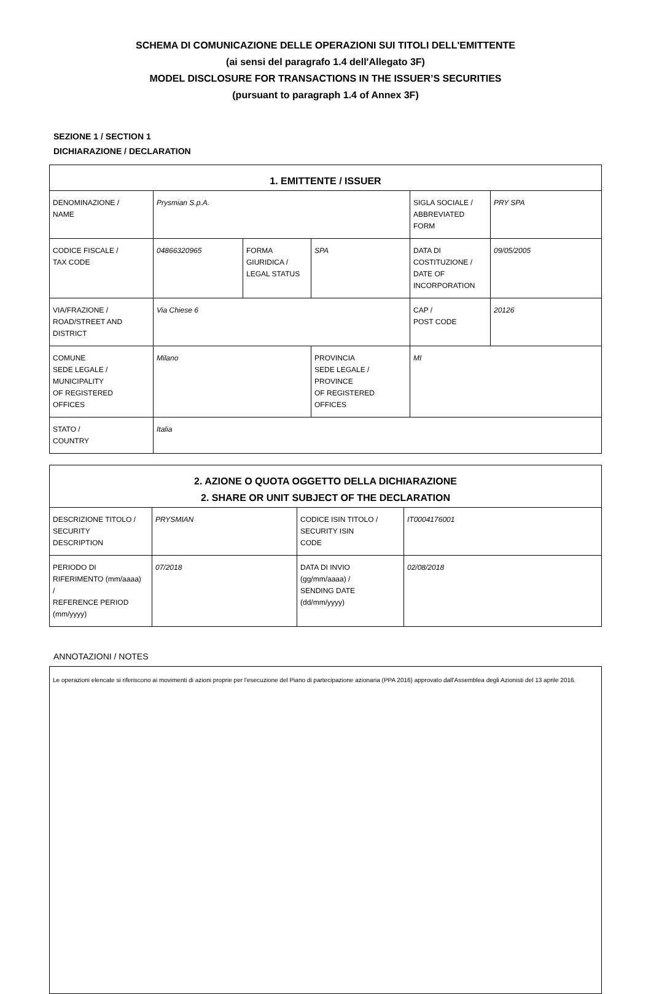SCHEMA DI COMUNICAZIONE DELLE OPERAZIONI SUI TITOLI DELL'EMITTENTE
(ai sensi del paragrafo 1.4 dell'Allegato 3F)
MODEL DISCLOSURE FOR TRANSACTIONS IN THE ISSUER’S SECURITIES
(pursuant to paragraph 1.4 of Annex 3F)
SEZIONE 1 / SECTION 1
DICHIARAZIONE / DECLARATION
| 1. EMITTENTE / ISSUER | | | | | | | |
| --- | --- | --- | --- | --- | --- | --- | --- |
| DENOMINAZIONE / NAME | Prysmian S.p.A. | | | | | SIGLA SOCIALE / ABBREVIATED FORM | PRY SPA |
| CODICE FISCALE / TAX CODE | 04866320965 | FORMA GIURIDICA / LEGAL STATUS | SPA | | | DATA DI COSTITUZIONE / DATE OF INCORPORATION | 09/05/2005 |
| VIA/FRAZIONE / ROAD/STREET AND DISTRICT | Via Chiese 6 | | | | | CAP / POST CODE | 20126 |
| COMUNE SEDE LEGALE / MUNICIPALITY OF REGISTERED OFFICES | Milano | | | PROVINCIA SEDE LEGALE / PROVINCE OF REGISTERED OFFICES | MI | | |
| STATO / COUNTRY | Italia | | | | | | |
| 2. AZIONE O QUOTA OGGETTO DELLA DICHIARAZIONE 2. SHARE OR UNIT SUBJECT OF THE DECLARATION | | | |
| --- | --- | --- | --- |
| DESCRIZIONE TITOLO / SECURITY DESCRIPTION | PRYSMIAN | CODICE ISIN TITOLO / SECURITY ISIN CODE | IT0004176001 |
| PERIODO DI RIFERIMENTO (mm/aaaa) / REFERENCE PERIOD (mm/yyyy) | 07/2018 | DATA DI INVIO (gg/mm/aaaa) / SENDING DATE (dd/mm/yyyy) | 02/08/2018 |
ANNOTAZIONI / NOTES
Le operazioni elencate si riferiscono ai movimenti di azioni proprie per l'esecuzione del Piano di partecipazione azionaria (PPA 2016) approvato dall'Assemblea degli Azionisti del 13 aprile 2016.